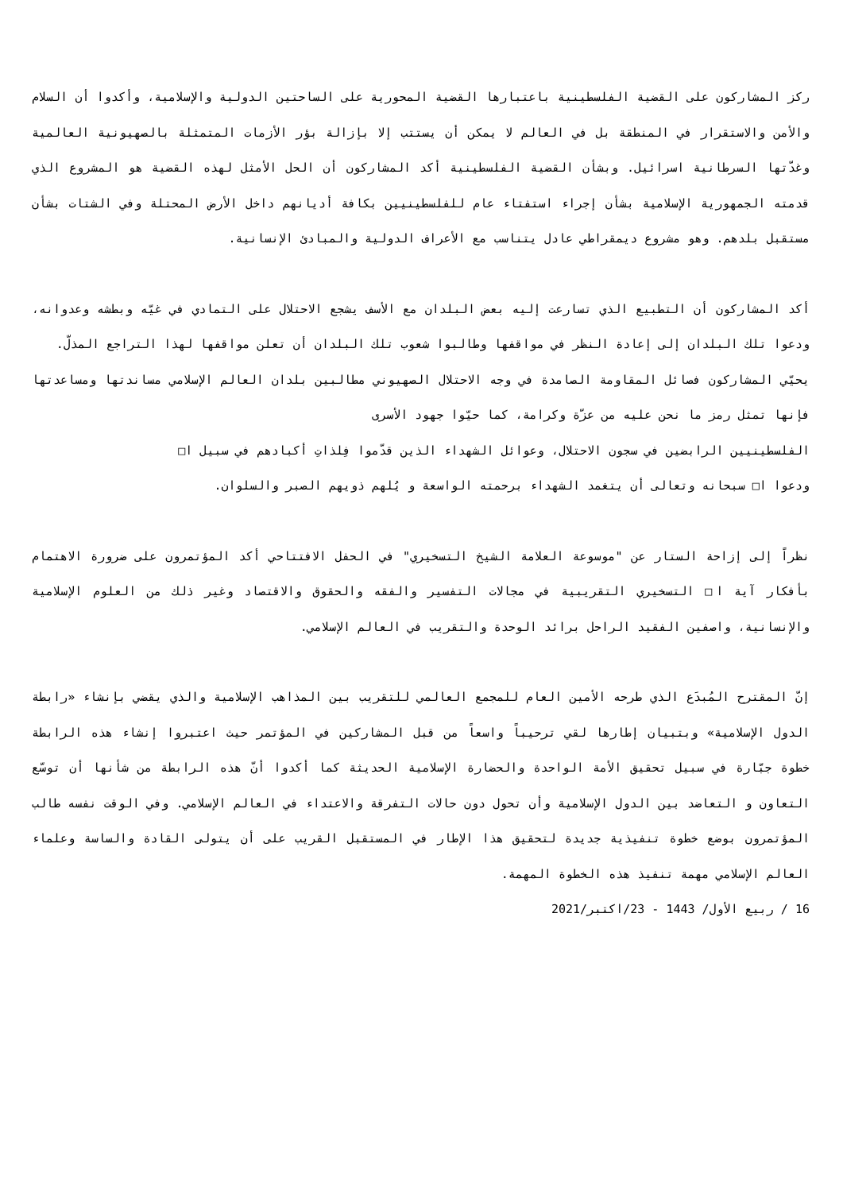ركز المشاركون على القضية الفلسطينية باعتبارها القضية المحورية على الساحتين الدولية والإسلامية، وأكدوا أن السلام والأمن والاستقرار في المنطقة بل في العالم لا يمكن أن يستتب إلا بإزالة بؤر الأزمات المتمثلة بالصهيونية العالمية وغدّتها السرطانية اسرائيل. وبشأن القضية الفلسطينية أكد المشاركون أن الحل الأمثل لهذه القضية هو المشروع الذي قدمته الجمهورية الإسلامية بشأن إجراء استفتاء عام للفلسطينيين بكافة أديانهم داخل الأرض المحتلة وفي الشتات بشأن مستقبل بلدهم. وهو مشروع ديمقراطي عادل يتناسب مع الأعراف الدولية والمبادئ الإنسانية.
أكد المشاركون أن التطبيع الذي تسارعت إليه بعض البلدان مع الأسف يشجع الاحتلال على التمادي في غيّه وبطشه وعدوانه، ودعوا تلك البلدان إلى إعادة النظر في مواقفها وطالبوا شعوب تلك البلدان أن تعلن مواقفها لهذا التراجع المذلّ.
يحيّي المشاركون فصائل المقاومة الصامدة في وجه الاحتلال الصهيوني مطالبين بلدان العالم الإسلامي مساندتها ومساعدتها فإنها تمثل رمز ما نحن عليه من عزّة وكرامة، كما حيّوا جهود الأسرى
الفلسطينيين الرابضين في سجون الاحتلال، وعوائل الشهداء الذين قدّموا فِلذاتِ أكبادهم في سبيل ا□
ودعوا ا□ سبحانه وتعالى أن يتغمد الشهداء برحمته الواسعة و يُلهم ذويهم الصبر والسلوان.
نظراً إلى إزاحة الستار عن "موسوعة العلامة الشيخ التسخيري" في الحفل الافتتاحي أكد المؤتمرون على ضرورة الاهتمام بأفكار آية ا□ التسخيري التقريبية في مجالات التفسير والفقه والحقوق والاقتصاد وغير ذلك من العلوم الإسلامية والإنسانية، واصفين الفقيد الراحل برائد الوحدة والتقريب في العالم الإسلامي.
إنّ المقترح المُبدَع الذي طرحه الأمين العام للمجمع العالمي للتقريب بين المذاهب الإسلامية والذي يقضي بإنشاء «رابطة الدول الإسلامية» وبتبيان إطارها لقي ترحيباً واسعاً من قبل المشاركين في المؤتمر حيث اعتبروا إنشاء هذه الرابطة خطوة جبّارة في سبيل تحقيق الأمة الواحدة والحضارة الإسلامية الحديثة كما أكدوا أنّ هذه الرابطة من شأنها أن توسّع التعاون و التعاضد بين الدول الإسلامية وأن تحول دون حالات التفرقة والاعتداء في العالم الإسلامي. وفي الوقت نفسه طالب المؤتمرون بوضع خطوة تنفيذية جديدة لتحقيق هذا الإطار في المستقبل القريب على أن يتولى القادة والساسة وعلماء العالم الإسلامي مهمة تنفيذ هذه الخطوة المهمة.
16 / ربيع الأول/ 1443 - 23/اكتبر/2021